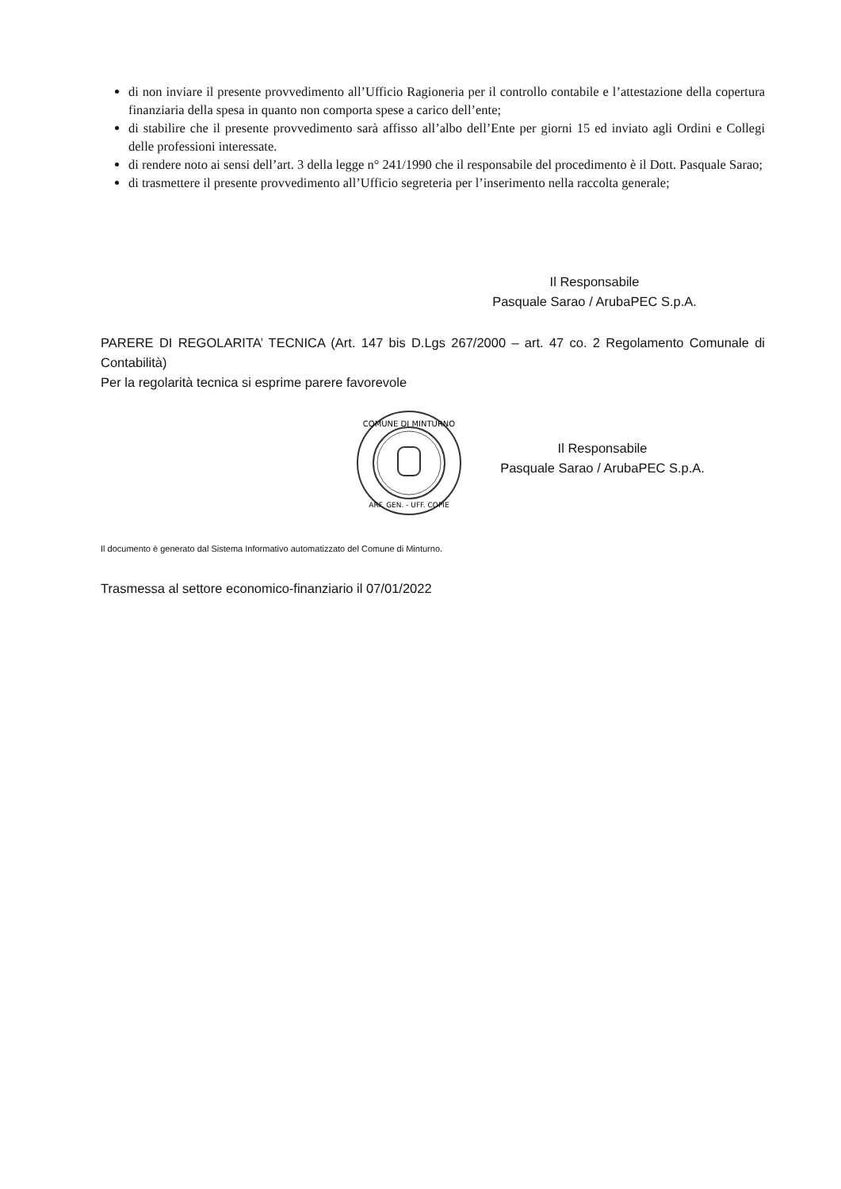di non inviare il presente provvedimento all’Ufficio Ragioneria per il controllo contabile e l’attestazione della copertura finanziaria della spesa in quanto non comporta spese a carico dell’ente;
di stabilire che il presente provvedimento sarà affisso all’albo dell’Ente per giorni 15 ed inviato agli Ordini e Collegi delle professioni interessate.
di rendere noto ai sensi dell’art. 3 della legge n° 241/1990 che il responsabile del procedimento è il Dott. Pasquale Sarao;
di trasmettere il presente provvedimento all’Ufficio segreteria per l’inserimento nella raccolta generale;
Il Responsabile
Pasquale Sarao / ArubaPEC S.p.A.
PARERE DI REGOLARITA’ TECNICA (Art. 147 bis D.Lgs 267/2000 – art. 47 co. 2 Regolamento Comunale di Contabilità)
Per la regolarità tecnica si esprime parere favorevole
COMUNE DI MINTURNO
ARF. GEN. - UFF. COPIE
Il Responsabile
Pasquale Sarao / ArubaPEC S.p.A.
Il documento è generato dal Sistema Informativo automatizzato del Comune di Minturno.
Trasmessa al settore economico-finanziario il 07/01/2022